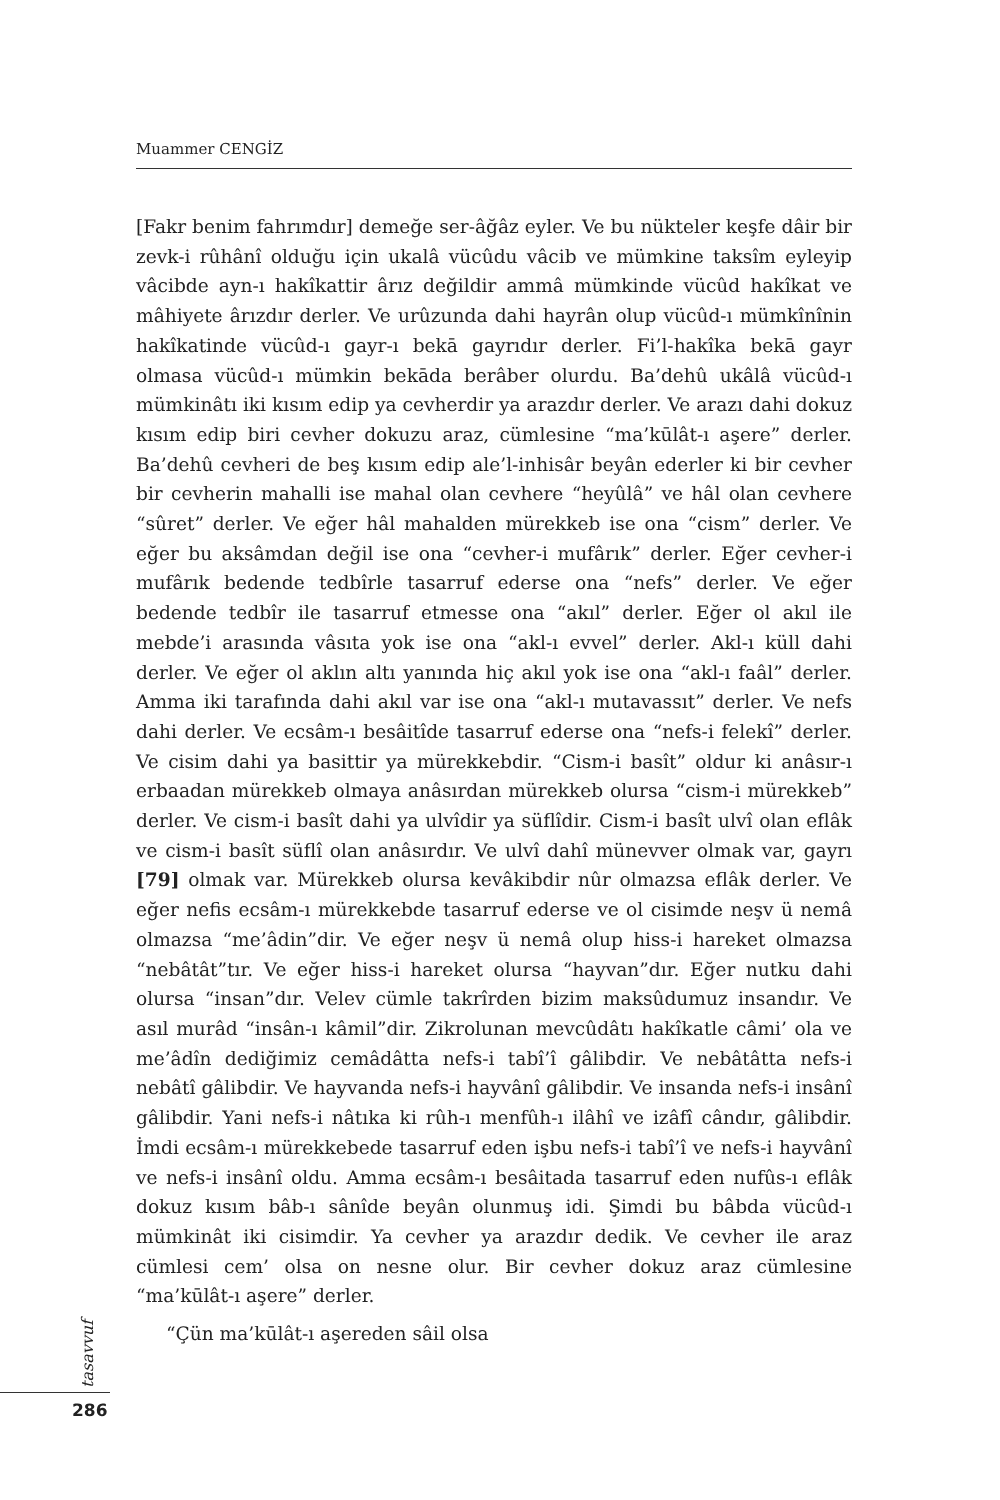Muammer CENGİZ
[Fakr benim fahrımdır] demeğe ser-âğâz eyler. Ve bu nükteler keşfe dâir bir zevk-i rûhânî olduğu için ukalâ vücûdu vâcib ve mümkine taksîm eyleyip vâcibde ayn-ı hakîkattir ârız değildir ammâ mümkinde vücûd hakîkat ve mâhiyete ârızdır derler. Ve urûzunda dahi hayrân olup vücûd-ı mümkînînin hakîkatinde vücûd-ı gayr-ı bekā gayrıdır derler. Fi’l-hakîka bekā gayr olmasa vücûd-ı mümkin bekāda berâber olurdu. Ba’dehû ukâlâ vücûd-ı mümkinâtı iki kısım edip ya cevherdir ya arazdır derler. Ve arazı dahi dokuz kısım edip biri cevher dokuzu araz, cümlesine “ma’kūlât-ı aşere” derler. Ba’dehû cevheri de beş kısım edip ale’l-inhisâr beyân ederler ki bir cevher bir cevherin mahalli ise mahal olan cevhere “heyûlâ” ve hâl olan cevhere “sûret” derler. Ve eğer hâl mahalden mürekkeb ise ona “cism” derler. Ve eğer bu aksâmdan değil ise ona “cevher-i mufârık” derler. Eğer cevher-i mufârık bedende tedbîrle tasarruf ederse ona “nefs” derler. Ve eğer bedende tedbîr ile tasarruf etmesse ona “akıl” derler. Eğer ol akıl ile mebde’i arasında vâsıta yok ise ona “akl-ı evvel” derler. Akl-ı küll dahi derler. Ve eğer ol aklın altı yanında hiç akıl yok ise ona “akl-ı faâl” derler. Amma iki tarafında dahi akıl var ise ona “akl-ı mutavassıt” derler. Ve nefs dahi derler. Ve ecsâm-ı besâitîde tasarruf ederse ona “nefs-i felekî” derler. Ve cisim dahi ya basittir ya mürekkebdir. “Cism-i basît” oldur ki anâsır-ı erbaadan mürekkeb olmaya anâsırdan mürekkeb olursa “cism-i mürekkeb” derler. Ve cism-i basît dahi ya ulvîdir ya süflîdir. Cism-i basît ulvî olan eflâk ve cism-i basît süflî olan anâsırdır. Ve ulvî dahî münevver olmak var, gayrı [79] olmak var. Mürekkeb olursa kevâkibdir nûr olmazsa eflâk derler. Ve eğer nefis ecsâm-ı mürekkebde tasarruf ederse ve ol cisimde neşv ü nemâ olmazsa “me’âdin”dir. Ve eğer neşv ü nemâ olup hiss-i hareket olmazsa “nebâtât”tır. Ve eğer hiss-i hareket olursa “hayvan”dır. Eğer nutku dahi olursa “insan”dır. Velev cümle takrîrden bizim maksûdumuz insandır. Ve asıl murâd “insân-ı kâmil”dir. Zikrolunan mevcûdâtı hakîkatle câmi’ ola ve me’âdîn dediğimiz cemâdâtta nefs-i tabî’î gâlibdir. Ve nebâtâtta nefs-i nebâtî gâlibdir. Ve hayvanda nefs-i hayvânî gâlibdir. Ve insanda nefs-i insânî gâlibdir. Yani nefs-i nâtıka ki rûh-ı menfûh-ı ilâhî ve izâfî cândır, gâlibdir. İmdi ecsâm-ı mürekkebede tasarruf eden işbu nefs-i tabî’î ve nefs-i hayvânî ve nefs-i insânî oldu. Amma ecsâm-ı besâitada tasarruf eden nufûs-ı eflâk dokuz kısım bâb-ı sânîde beyân olunmuş idi. Şimdi bu bâbda vücûd-ı mümkinât iki cisimdir. Ya cevher ya arazdır dedik. Ve cevher ile araz cümlesi cem’ olsa on nesne olur. Bir cevher dokuz araz cümlesine “ma’kūlât-ı aşere” derler.
“Çün ma’kūlât-ı aşereden sâil olsa
tasavvuf
286